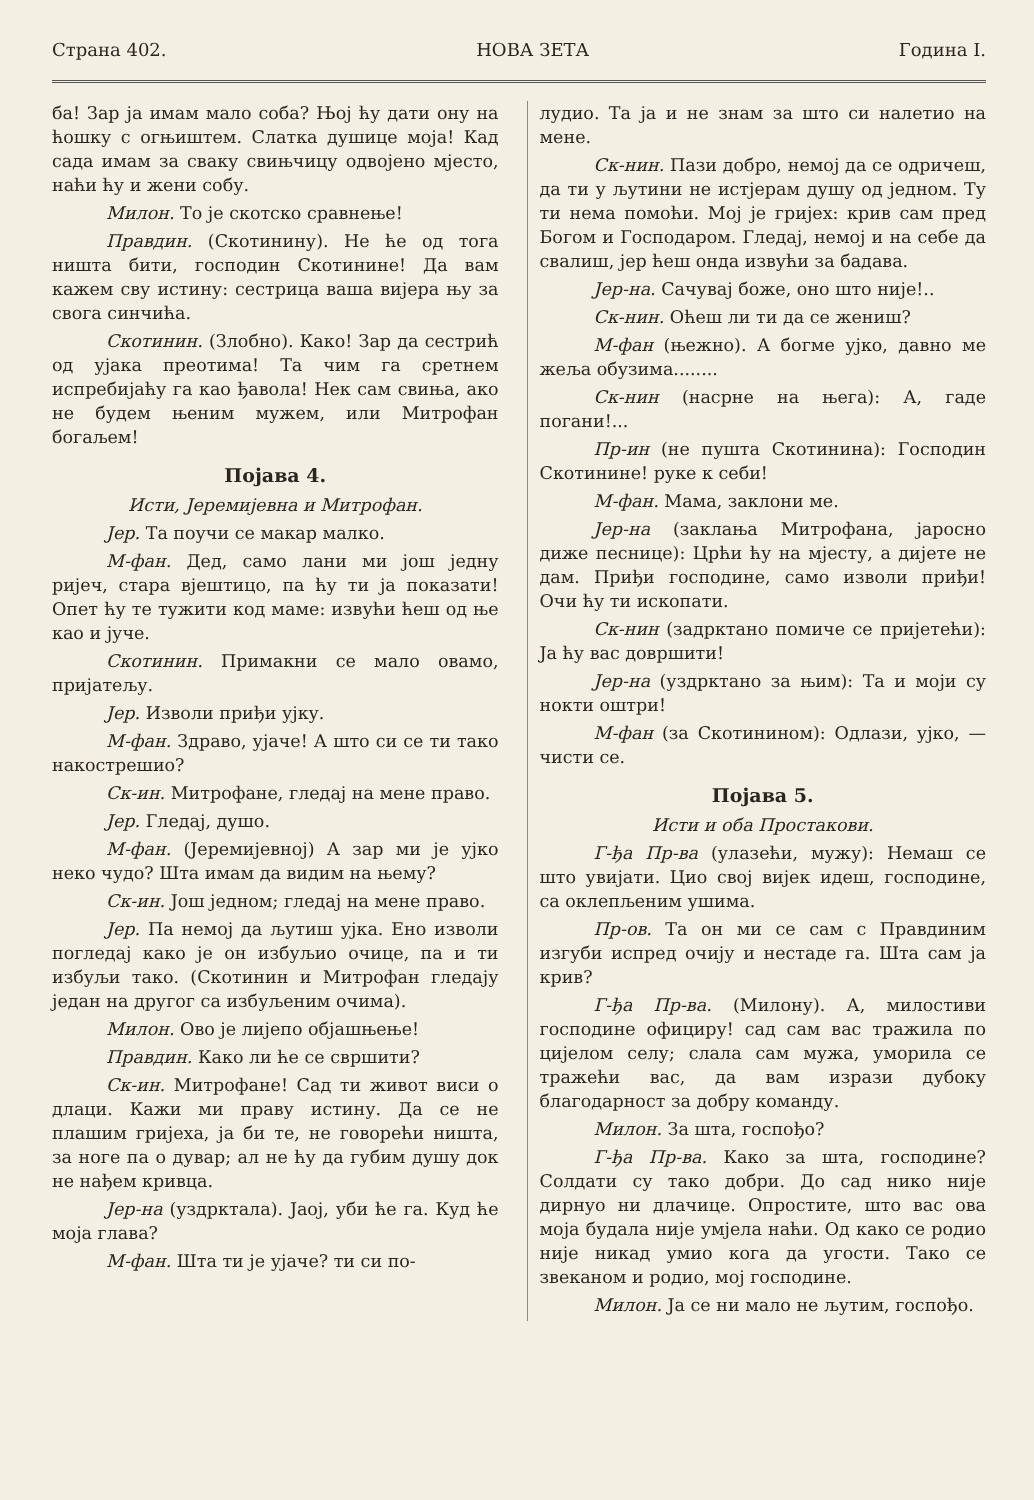Страна 402. НОВА ЗЕТА Година I.
ба! Зар ја имам мало соба? Њој ћу дати ону на ћошку с огњиштем. Слатка душице моја! Кад сада имам за сваку свињчицу одвојено мјесто, наћи ћу и жени собу.
Милон. То је скотско сравнење!
Правдин. (Скотинину). Не ће од тога ништа бити, господин Скотинине! Да вам кажем сву истину: сестрица ваша вијера њу за свога синчића.
Скотинин. (Злобно). Како! Зар да сестрић од ујака преотима! Та чим га сретнем испребијаћу га као ђавола! Нек сам свиња, ако не будем њеним мужем, или Митрофан богаљем!
Појава 4.
Исти, Јеремијевна и Митрофан.
Јер. Та поучи се макар малко.
М-фан. Дед, само лани ми још једну ријеч, стара вјештицо, па ћу ти ја показати! Опет ћу те тужити код маме: извући ћеш од ње као и јуче.
Скотинин. Примакни се мало овамо, пријатељу.
Јер. Изволи приђи ујку.
М-фан. Здраво, ујаче! А што си се ти тако накострешио?
Ск-ин. Митрофане, гледај на мене право.
Јер. Гледај, душо.
М-фан. (Јеремијевној) А зар ми је ујко неко чудо? Шта имам да видим на њему?
Ск-ин. Још једном; гледај на мене право.
Јер. Па немој да љутиш ујка. Ено изволи погледај како је он избуљио очице, па и ти избуљи тако. (Скотинин и Митрофан гледају један на другог са избуљеним очима).
Милон. Ово је лијепо објашњење!
Правдин. Како ли ће се свршити?
Ск-ин. Митрофане! Сад ти живот виси о длаци. Кажи ми праву истину. Да се не плашим гријеха, ја би те, не говорећи ништа, за ноге па о дувар; ал не ћу да губим душу док не нађем кривца.
Јер-на (уздрктала). Јаој, уби ће га. Куд ће моја глава?
М-фан. Шта ти је ујаче? ти си по-
лудио. Та ја и не знам за што си налетио на мене.
Ск-нин. Пази добро, немој да се одричеш, да ти у љутини не истјерам душу од једном. Ту ти нема помоћи. Мој је гријех: крив сам пред Богом и Господаром. Гледај, немој и на себе да свалиш, јер ћеш онда извући за бадава.
Јер-на. Сачувај боже, оно што није!..
Ск-нин. Оћеш ли ти да се жениш?
М-фан (њежно). А богме ујко, давно ме жеља обузима........
Ск-нин (насрне на њега): А, гаде погани!...
Пр-ин (не пушта Скотинина): Господин Скотинине! руке к себи!
М-фан. Мама, заклони ме.
Јер-на (заклања Митрофана, јаросно диже песнице): Црћи ћу на мјесту, а дијете не дам. Приђи господине, само изволи приђи! Очи ћу ти ископати.
Ск-нин (задрктано помиче се пријетећи): Ја ћу вас довршити!
Јер-на (уздрктано за њим): Та и моји су нокти оштри!
М-фан (за Скотинином): Одлази, ујко, — чисти се.
Појава 5.
Исти и оба Простакови.
Г-ђа Пр-ва (улазећи, мужу): Немаш се што увијати. Цио свој вијек идеш, господине, са оклепљеним ушима.
Пр-ов. Та он ми се сам с Правдиним изгуби испред очију и нестаде га. Шта сам ја крив?
Г-ђа Пр-ва. (Милону). А, милостиви господине официру! сад сам вас тражила по цијелом селу; слала сам мужа, уморила се тражећи вас, да вам изрази дубоку благодарност за добру команду.
Милон. За шта, госпођо?
Г-ђа Пр-ва. Како за шта, господине? Солдати су тако добри. До сад нико није дирнуо ни длачице. Опростите, што вас ова моја будала није умјела наћи. Од како се родио није никад умио кога да угости. Тако се звеканом и родио, мој господине.
Милон. Ја се ни мало не љутим, госпођо.